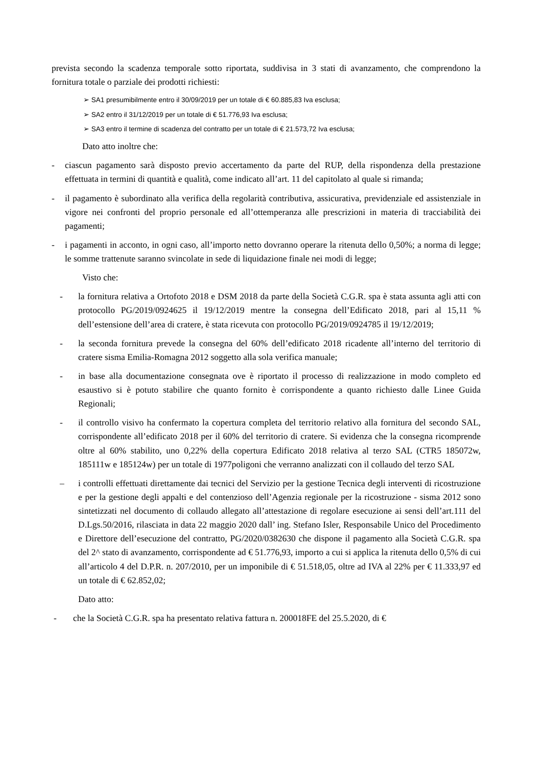prevista secondo la scadenza temporale sotto riportata, suddivisa in 3 stati di avanzamento, che comprendono la fornitura totale o parziale dei prodotti richiesti:
➢ SA1 presumibilmente entro il 30/09/2019 per un totale di € 60.885,83 Iva esclusa;
➢ SA2 entro il 31/12/2019 per un totale di € 51.776,93 Iva esclusa;
➢ SA3 entro il termine di scadenza del contratto per un totale di € 21.573,72 Iva esclusa;
Dato atto inoltre che:
- ciascun pagamento sarà disposto previo accertamento da parte del RUP, della rispondenza della prestazione effettuata in termini di quantità e qualità, come indicato all’art. 11 del capitolato al quale si rimanda;
- il pagamento è subordinato alla verifica della regolarità contributiva, assicurativa, previdenziale ed assistenziale in vigore nei confronti del proprio personale ed all’ottemperanza alle prescrizioni in materia di tracciabilità dei pagamenti;
- i pagamenti in acconto, in ogni caso, all’importo netto dovranno operare la ritenuta dello 0,50%; a norma di legge; le somme trattenute saranno svincolate in sede di liquidazione finale nei modi di legge;
Visto che:
- la fornitura relativa a Ortofoto 2018 e DSM 2018 da parte della Società C.G.R. spa è stata assunta agli atti con protocollo PG/2019/0924625 il 19/12/2019 mentre la consegna dell’Edificato 2018, pari al 15,11 % dell’estensione dell’area di cratere, è stata ricevuta con protocollo PG/2019/0924785 il 19/12/2019;
- la seconda fornitura prevede la consegna del 60% dell’edificato 2018 ricadente all’interno del territorio di cratere sisma Emilia-Romagna 2012 soggetto alla sola verifica manuale;
- in base alla documentazione consegnata ove è riportato il processo di realizzazione in modo completo ed esaustivo si è potuto stabilire che quanto fornito è corrispondente a quanto richiesto dalle Linee Guida Regionali;
- il controllo visivo ha confermato la copertura completa del territorio relativo alla fornitura del secondo SAL, corrispondente all’edificato 2018 per il 60% del territorio di cratere. Si evidenza che la consegna ricomprende oltre al 60% stabilito, uno 0,22% della copertura Edificato 2018 relativa al terzo SAL (CTR5 185072w, 185111w e 185124w) per un totale di 1977poligoni che verranno analizzati con il collaudo del terzo SAL
– i controlli effettuati direttamente dai tecnici del Servizio per la gestione Tecnica degli interventi di ricostruzione e per la gestione degli appalti e del contenzioso dell’Agenzia regionale per la ricostruzione - sisma 2012 sono sintetizzati nel documento di collaudo allegato all’attestazione di regolare esecuzione ai sensi dell’art.111 del D.Lgs.50/2016, rilasciata in data 22 maggio 2020 dall’ ing. Stefano Isler, Responsabile Unico del Procedimento e Direttore dell’esecuzione del contratto, PG/2020/0382630 che dispone il pagamento alla Società C.G.R. spa del 2^ stato di avanzamento, corrispondente ad € 51.776,93, importo a cui si applica la ritenuta dello 0,5% di cui all’articolo 4 del D.P.R. n. 207/2010, per un imponibile di € 51.518,05, oltre ad IVA al 22% per € 11.333,97 ed un totale di € 62.852,02;
Dato atto:
- che la Società C.G.R. spa ha presentato relativa fattura n. 200018FE del 25.5.2020, di €